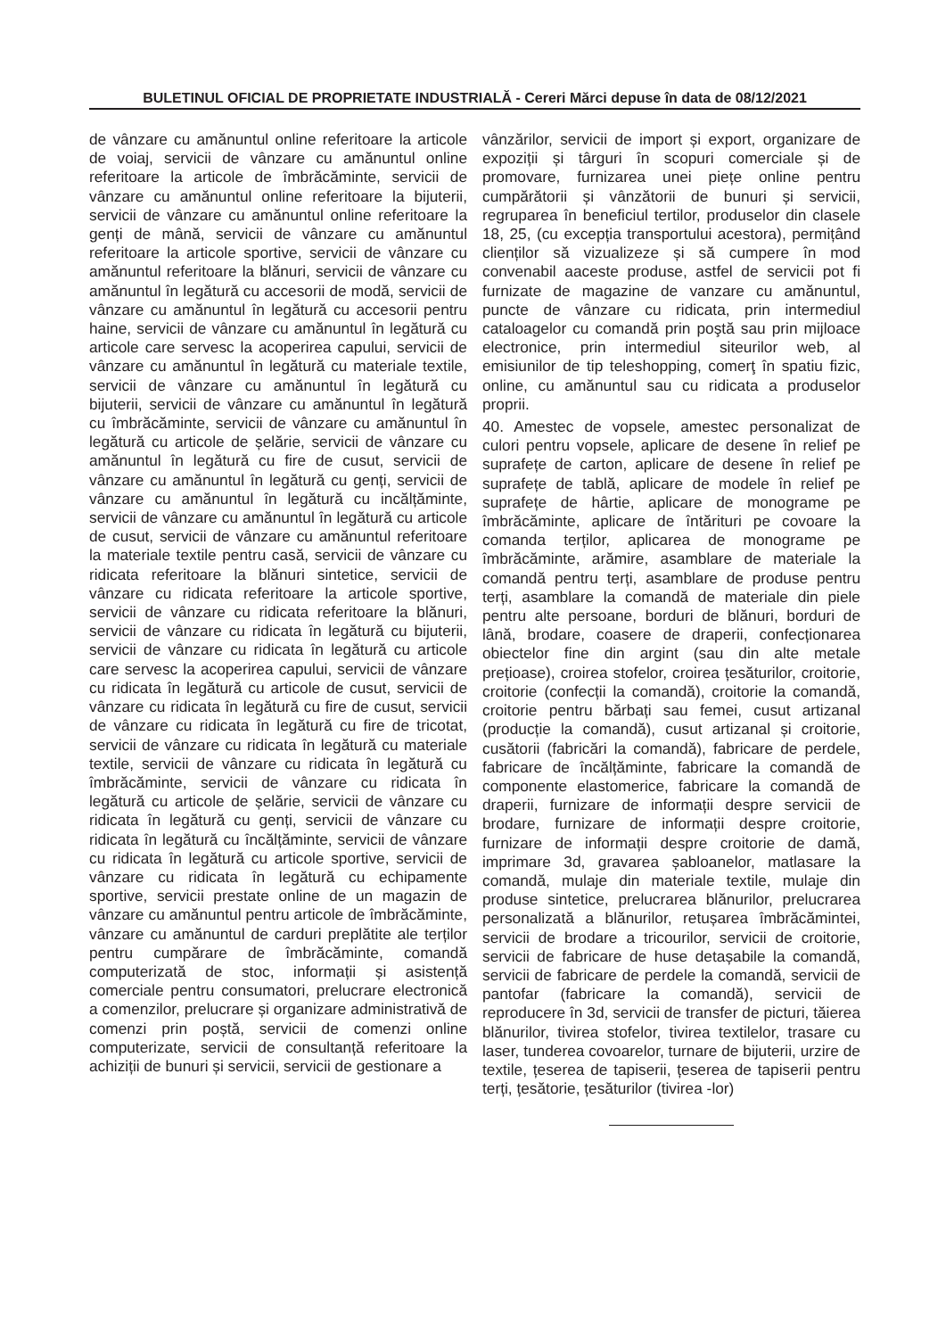BULETINUL OFICIAL DE PROPRIETATE INDUSTRIALĂ - Cereri Mărci depuse în data de 08/12/2021
de vânzare cu amănuntul online referitoare la articole de voiaj, servicii de vânzare cu amănuntul online referitoare la articole de îmbrăcăminte, servicii de vânzare cu amănuntul online referitoare la bijuterii, servicii de vânzare cu amănuntul online referitoare la genți de mână, servicii de vânzare cu amănuntul referitoare la articole sportive, servicii de vânzare cu amănuntul referitoare la blănuri, servicii de vânzare cu amănuntul în legătură cu accesorii de modă, servicii de vânzare cu amănuntul în legătură cu accesorii pentru haine, servicii de vânzare cu amănuntul în legătură cu articole care servesc la acoperirea capului, servicii de vânzare cu amănuntul în legătură cu materiale textile, servicii de vânzare cu amănuntul în legătură cu bijuterii, servicii de vânzare cu amănuntul în legătură cu îmbrăcăminte, servicii de vânzare cu amănuntul în legătură cu articole de șelărie, servicii de vânzare cu amănuntul în legătură cu fire de cusut, servicii de vânzare cu amănuntul în legătură cu genți, servicii de vânzare cu amănuntul în legătură cu incălțăminte, servicii de vânzare cu amănuntul în legătură cu articole de cusut, servicii de vânzare cu amănuntul referitoare la materiale textile pentru casă, servicii de vânzare cu ridicata referitoare la blănuri sintetice, servicii de vânzare cu ridicata referitoare la articole sportive, servicii de vânzare cu ridicata referitoare la blănuri, servicii de vânzare cu ridicata în legătură cu bijuterii, servicii de vânzare cu ridicata în legătură cu articole care servesc la acoperirea capului, servicii de vânzare cu ridicata în legătură cu articole de cusut, servicii de vânzare cu ridicata în legătură cu fire de cusut, servicii de vânzare cu ridicata în legătură cu fire de tricotat, servicii de vânzare cu ridicata în legătură cu materiale textile, servicii de vânzare cu ridicata în legătură cu îmbrăcăminte, servicii de vânzare cu ridicata în legătură cu articole de șelărie, servicii de vânzare cu ridicata în legătură cu genți, servicii de vânzare cu ridicata în legătură cu încălțăminte, servicii de vânzare cu ridicata în legătură cu articole sportive, servicii de vânzare cu ridicata în legătură cu echipamente sportive, servicii prestate online de un magazin de vânzare cu amănuntul pentru articole de îmbrăcăminte, vânzare cu amănuntul de carduri preplătite ale terților pentru cumpărare de îmbrăcăminte, comandă computerizată de stoc, informații și asistență comerciale pentru consumatori, prelucrare electronică a comenzilor, prelucrare și organizare administrativă de comenzi prin poștă, servicii de comenzi online computerizate, servicii de consultanță referitoare la achiziții de bunuri și servicii, servicii de gestionare a
vânzărilor, servicii de import și export, organizare de expoziții și târguri în scopuri comerciale și de promovare, furnizarea unei piețe online pentru cumpărătorii și vânzătorii de bunuri și servicii, regruparea în beneficiul tertilor, produselor din clasele 18, 25, (cu excepția transportului acestora), permițând clienților să vizualizeze și să cumpere în mod convenabil aaceste produse, astfel de servicii pot fi furnizate de magazine de vanzare cu amănuntul, puncte de vânzare cu ridicata, prin intermediul cataloagelor cu comandă prin poştă sau prin mijloace electronice, prin intermediul siteurilor web, al emisiunilor de tip teleshopping, comerţ în spatiu fizic, online, cu amănuntul sau cu ridicata a produselor proprii.
40. Amestec de vopsele, amestec personalizat de culori pentru vopsele, aplicare de desene în relief pe suprafețe de carton, aplicare de desene în relief pe suprafețe de tablă, aplicare de modele în relief pe suprafețe de hârtie, aplicare de monograme pe îmbrăcăminte, aplicare de întărituri pe covoare la comanda terților, aplicarea de monograme pe îmbrăcăminte, arămire, asamblare de materiale la comandă pentru terți, asamblare de produse pentru terți, asamblare la comandă de materiale din piele pentru alte persoane, borduri de blănuri, borduri de lână, brodare, coasere de draperii, confecționarea obiectelor fine din argint (sau din alte metale prețioase), croirea stofelor, croirea țesăturilor, croitorie, croitorie (confecții la comandă), croitorie la comandă, croitorie pentru bărbați sau femei, cusut artizanal (producție la comandă), cusut artizanal și croitorie, cusătorii (fabricări la comandă), fabricare de perdele, fabricare de încălțăminte, fabricare la comandă de componente elastomerice, fabricare la comandă de draperii, furnizare de informații despre servicii de brodare, furnizare de informații despre croitorie, furnizare de informații despre croitorie de damă, imprimare 3d, gravarea șabloanelor, matlasare la comandă, mulaje din materiale textile, mulaje din produse sintetice, prelucrarea blănurilor, prelucrarea personalizată a blănurilor, retușarea îmbrăcămintei, servicii de brodare a tricourilor, servicii de croitorie, servicii de fabricare de huse detașabile la comandă, servicii de fabricare de perdele la comandă, servicii de pantofar (fabricare la comandă), servicii de reproducere în 3d, servicii de transfer de picturi, tăierea blănurilor, tivirea stofelor, tivirea textilelor, trasare cu laser, tunderea covoarelor, turnare de bijuterii, urzire de textile, țeserea de tapiserii, țeserea de tapiserii pentru terți, țesătorie, țesăturilor (tivirea -lor)